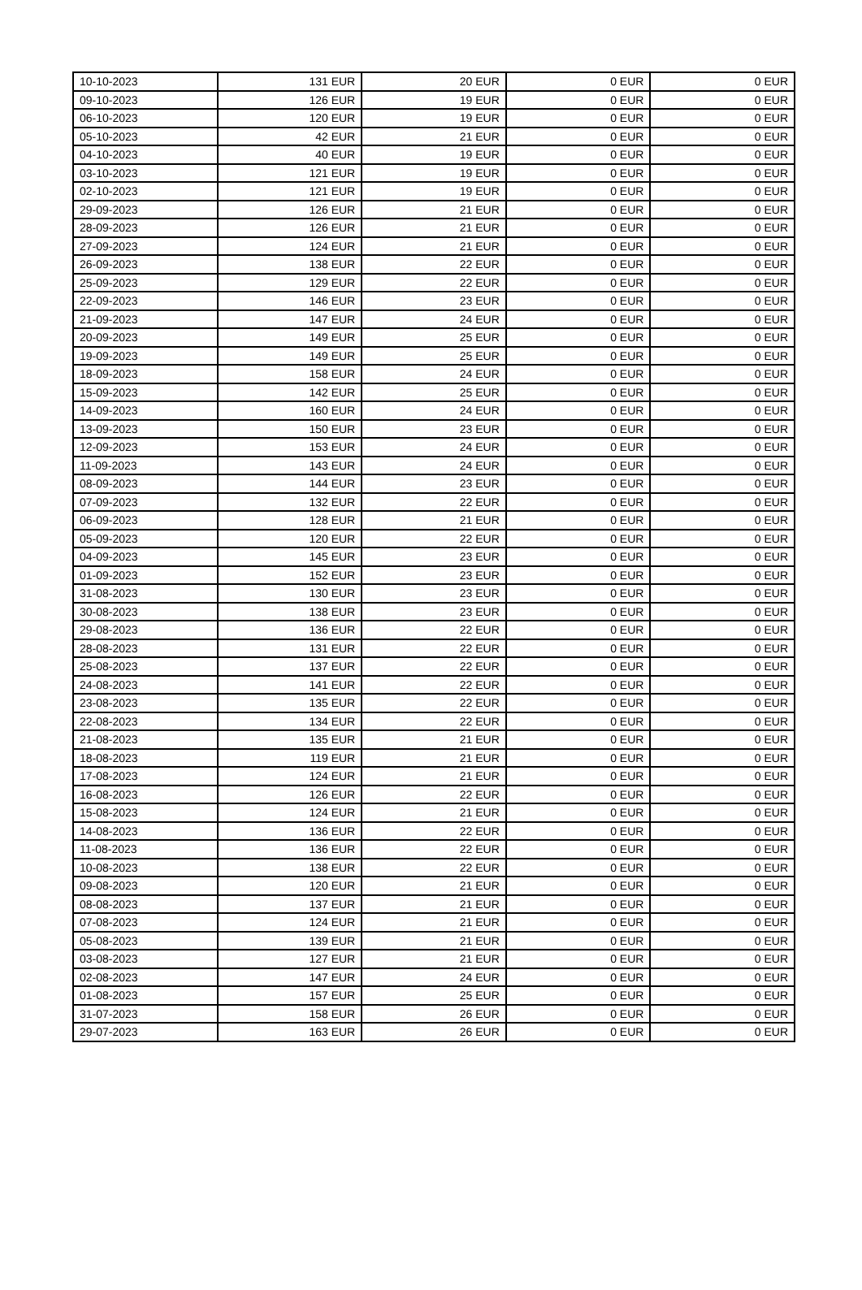| 10-10-2023 | 131 EUR | 20 EUR | 0 EUR | 0 EUR |
| 09-10-2023 | 126 EUR | 19 EUR | 0 EUR | 0 EUR |
| 06-10-2023 | 120 EUR | 19 EUR | 0 EUR | 0 EUR |
| 05-10-2023 | 42 EUR | 21 EUR | 0 EUR | 0 EUR |
| 04-10-2023 | 40 EUR | 19 EUR | 0 EUR | 0 EUR |
| 03-10-2023 | 121 EUR | 19 EUR | 0 EUR | 0 EUR |
| 02-10-2023 | 121 EUR | 19 EUR | 0 EUR | 0 EUR |
| 29-09-2023 | 126 EUR | 21 EUR | 0 EUR | 0 EUR |
| 28-09-2023 | 126 EUR | 21 EUR | 0 EUR | 0 EUR |
| 27-09-2023 | 124 EUR | 21 EUR | 0 EUR | 0 EUR |
| 26-09-2023 | 138 EUR | 22 EUR | 0 EUR | 0 EUR |
| 25-09-2023 | 129 EUR | 22 EUR | 0 EUR | 0 EUR |
| 22-09-2023 | 146 EUR | 23 EUR | 0 EUR | 0 EUR |
| 21-09-2023 | 147 EUR | 24 EUR | 0 EUR | 0 EUR |
| 20-09-2023 | 149 EUR | 25 EUR | 0 EUR | 0 EUR |
| 19-09-2023 | 149 EUR | 25 EUR | 0 EUR | 0 EUR |
| 18-09-2023 | 158 EUR | 24 EUR | 0 EUR | 0 EUR |
| 15-09-2023 | 142 EUR | 25 EUR | 0 EUR | 0 EUR |
| 14-09-2023 | 160 EUR | 24 EUR | 0 EUR | 0 EUR |
| 13-09-2023 | 150 EUR | 23 EUR | 0 EUR | 0 EUR |
| 12-09-2023 | 153 EUR | 24 EUR | 0 EUR | 0 EUR |
| 11-09-2023 | 143 EUR | 24 EUR | 0 EUR | 0 EUR |
| 08-09-2023 | 144 EUR | 23 EUR | 0 EUR | 0 EUR |
| 07-09-2023 | 132 EUR | 22 EUR | 0 EUR | 0 EUR |
| 06-09-2023 | 128 EUR | 21 EUR | 0 EUR | 0 EUR |
| 05-09-2023 | 120 EUR | 22 EUR | 0 EUR | 0 EUR |
| 04-09-2023 | 145 EUR | 23 EUR | 0 EUR | 0 EUR |
| 01-09-2023 | 152 EUR | 23 EUR | 0 EUR | 0 EUR |
| 31-08-2023 | 130 EUR | 23 EUR | 0 EUR | 0 EUR |
| 30-08-2023 | 138 EUR | 23 EUR | 0 EUR | 0 EUR |
| 29-08-2023 | 136 EUR | 22 EUR | 0 EUR | 0 EUR |
| 28-08-2023 | 131 EUR | 22 EUR | 0 EUR | 0 EUR |
| 25-08-2023 | 137 EUR | 22 EUR | 0 EUR | 0 EUR |
| 24-08-2023 | 141 EUR | 22 EUR | 0 EUR | 0 EUR |
| 23-08-2023 | 135 EUR | 22 EUR | 0 EUR | 0 EUR |
| 22-08-2023 | 134 EUR | 22 EUR | 0 EUR | 0 EUR |
| 21-08-2023 | 135 EUR | 21 EUR | 0 EUR | 0 EUR |
| 18-08-2023 | 119 EUR | 21 EUR | 0 EUR | 0 EUR |
| 17-08-2023 | 124 EUR | 21 EUR | 0 EUR | 0 EUR |
| 16-08-2023 | 126 EUR | 22 EUR | 0 EUR | 0 EUR |
| 15-08-2023 | 124 EUR | 21 EUR | 0 EUR | 0 EUR |
| 14-08-2023 | 136 EUR | 22 EUR | 0 EUR | 0 EUR |
| 11-08-2023 | 136 EUR | 22 EUR | 0 EUR | 0 EUR |
| 10-08-2023 | 138 EUR | 22 EUR | 0 EUR | 0 EUR |
| 09-08-2023 | 120 EUR | 21 EUR | 0 EUR | 0 EUR |
| 08-08-2023 | 137 EUR | 21 EUR | 0 EUR | 0 EUR |
| 07-08-2023 | 124 EUR | 21 EUR | 0 EUR | 0 EUR |
| 05-08-2023 | 139 EUR | 21 EUR | 0 EUR | 0 EUR |
| 03-08-2023 | 127 EUR | 21 EUR | 0 EUR | 0 EUR |
| 02-08-2023 | 147 EUR | 24 EUR | 0 EUR | 0 EUR |
| 01-08-2023 | 157 EUR | 25 EUR | 0 EUR | 0 EUR |
| 31-07-2023 | 158 EUR | 26 EUR | 0 EUR | 0 EUR |
| 29-07-2023 | 163 EUR | 26 EUR | 0 EUR | 0 EUR |